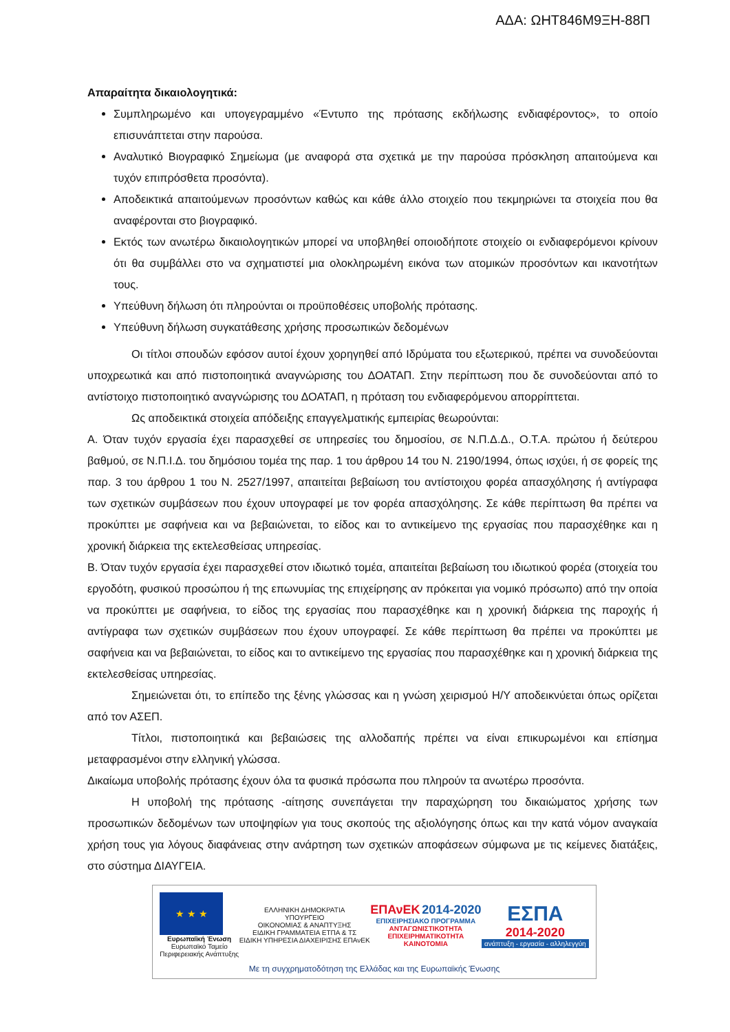ΑΔΑ: ΩΗΤ846Μ9ΞΗ-88Π
Απαραίτητα δικαιολογητικά:
Συμπληρωμένο και υπογεγραμμένο «Έντυπο της πρότασης εκδήλωσης ενδιαφέροντος», το οποίο επισυνάπτεται στην παρούσα.
Αναλυτικό Βιογραφικό Σημείωμα (με αναφορά στα σχετικά με την παρούσα πρόσκληση απαιτούμενα και τυχόν επιπρόσθετα προσόντα).
Αποδεικτικά απαιτούμενων προσόντων καθώς και κάθε άλλο στοιχείο που τεκμηριώνει τα στοιχεία που θα αναφέρονται στο βιογραφικό.
Εκτός των ανωτέρω δικαιολογητικών μπορεί να υποβληθεί οποιοδήποτε στοιχείο οι ενδιαφερόμενοι κρίνουν ότι θα συμβάλλει στο να σχηματιστεί μια ολοκληρωμένη εικόνα των ατομικών προσόντων και ικανοτήτων τους.
Υπεύθυνη δήλωση ότι πληρούνται οι προϋποθέσεις υποβολής πρότασης.
Υπεύθυνη δήλωση συγκατάθεσης χρήσης προσωπικών δεδομένων
Οι τίτλοι σπουδών εφόσον αυτοί έχουν χορηγηθεί από Ιδρύματα του εξωτερικού, πρέπει να συνοδεύονται υποχρεωτικά και από πιστοποιητικά αναγνώρισης του ΔΟΑΤΑΠ. Στην περίπτωση που δε συνοδεύονται από το αντίστοιχο πιστοποιητικό αναγνώρισης του ΔΟΑΤΑΠ, η πρόταση του ενδιαφερόμενου απορρίπτεται.
Ως αποδεικτικά στοιχεία απόδειξης επαγγελματικής εμπειρίας θεωρούνται:
Α. Όταν τυχόν εργασία έχει παρασχεθεί σε υπηρεσίες του δημοσίου, σε Ν.Π.Δ.Δ., Ο.Τ.Α. πρώτου ή δεύτερου βαθμού, σε Ν.Π.Ι.Δ. του δημόσιου τομέα της παρ. 1 του άρθρου 14 του Ν. 2190/1994, όπως ισχύει, ή σε φορείς της παρ. 3 του άρθρου 1 του Ν. 2527/1997, απαιτείται βεβαίωση του αντίστοιχου φορέα απασχόλησης ή αντίγραφα των σχετικών συμβάσεων που έχουν υπογραφεί με τον φορέα απασχόλησης. Σε κάθε περίπτωση θα πρέπει να προκύπτει με σαφήνεια και να βεβαιώνεται, το είδος και το αντικείμενο της εργασίας που παρασχέθηκε και η χρονική διάρκεια της εκτελεσθείσας υπηρεσίας.
Β. Όταν τυχόν εργασία έχει παρασχεθεί στον ιδιωτικό τομέα, απαιτείται βεβαίωση του ιδιωτικού φορέα (στοιχεία του εργοδότη, φυσικού προσώπου ή της επωνυμίας της επιχείρησης αν πρόκειται για νομικό πρόσωπο) από την οποία να προκύπτει με σαφήνεια, το είδος της εργασίας που παρασχέθηκε και η χρονική διάρκεια της παροχής ή αντίγραφα των σχετικών συμβάσεων που έχουν υπογραφεί. Σε κάθε περίπτωση θα πρέπει να προκύπτει με σαφήνεια και να βεβαιώνεται, το είδος και το αντικείμενο της εργασίας που παρασχέθηκε και η χρονική διάρκεια της εκτελεσθείσας υπηρεσίας.
Σημειώνεται ότι, το επίπεδο της ξένης γλώσσας και η γνώση χειρισμού Η/Υ αποδεικνύεται όπως ορίζεται από τον ΑΣΕΠ.
Τίτλοι, πιστοποιητικά και βεβαιώσεις της αλλοδαπής πρέπει να είναι επικυρωμένοι και επίσημα μεταφρασμένοι στην ελληνική γλώσσα.
Δικαίωμα υποβολής πρότασης έχουν όλα τα φυσικά πρόσωπα που πληρούν τα ανωτέρω προσόντα.
Η υποβολή της πρότασης -αίτησης συνεπάγεται την παραχώρηση του δικαιώματος χρήσης των προσωπικών δεδομένων των υποψηφίων για τους σκοπούς της αξιολόγησης όπως και την κατά νόμον αναγκαία χρήση τους για λόγους διαφάνειας στην ανάρτηση των σχετικών αποφάσεων σύμφωνα με τις κείμενες διατάξεις, στο σύστημα ΔΙΑΥΓΕΙΑ.
★ ★ ★
Ευρωπαϊκή Ένωση
Ευρωπαϊκό Ταμείο
Περιφερειακής Ανάπτυξης
ΕΛΛΗΝΙΚΗ ΔΗΜΟΚΡΑΤΙΑ
ΥΠΟΥΡΓΕΙΟ
ΟΙΚΟΝΟΜΙΑΣ & ΑΝΑΠΤΥΞΗΣ
ΕΙΔΙΚΗ ΓΡΑΜΜΑΤΕΙΑ ΕΤΠΑ & ΤΣ
ΕΙΔΙΚΗ ΥΠΗΡΕΣΙΑ ΔΙΑΧΕΙΡΙΣΗΣ ΕΠΑνΕΚ
ΕΠΑνΕΚ 2014-2020
ΕΠΙΧΕΙΡΗΣΙΑΚΟ ΠΡΟΓΡΑΜΜΑ
ΑΝΤΑΓΩΝΙΣΤΙΚΟΤΗΤΑ
ΕΠΙΧΕΙΡΗΜΑΤΙΚΟΤΗΤΑ
ΚΑΙΝΟΤΟΜΙΑ
ΕΣΠΑ
2014-2020
ανάπτυξη - εργασία - αλληλεγγύη
Με τη συγχρηματοδότηση της Ελλάδας και της Ευρωπαϊκής Ένωσης